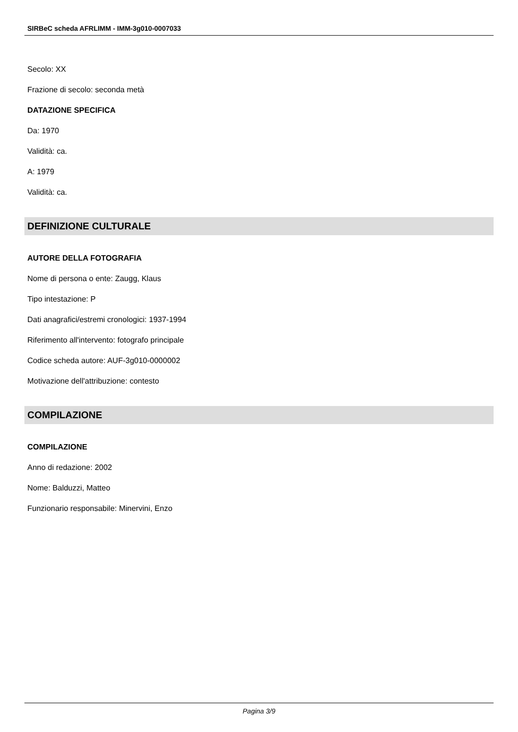SIRBeC scheda AFRLIMM - IMM-3g010-0007033
Secolo: XX
Frazione di secolo: seconda metà
DATAZIONE SPECIFICA
Da: 1970
Validità: ca.
A: 1979
Validità: ca.
DEFINIZIONE CULTURALE
AUTORE DELLA FOTOGRAFIA
Nome di persona o ente: Zaugg, Klaus
Tipo intestazione: P
Dati anagrafici/estremi cronologici: 1937-1994
Riferimento all'intervento: fotografo principale
Codice scheda autore: AUF-3g010-0000002
Motivazione dell'attribuzione: contesto
COMPILAZIONE
COMPILAZIONE
Anno di redazione: 2002
Nome: Balduzzi, Matteo
Funzionario responsabile: Minervini, Enzo
Pagina 3/9